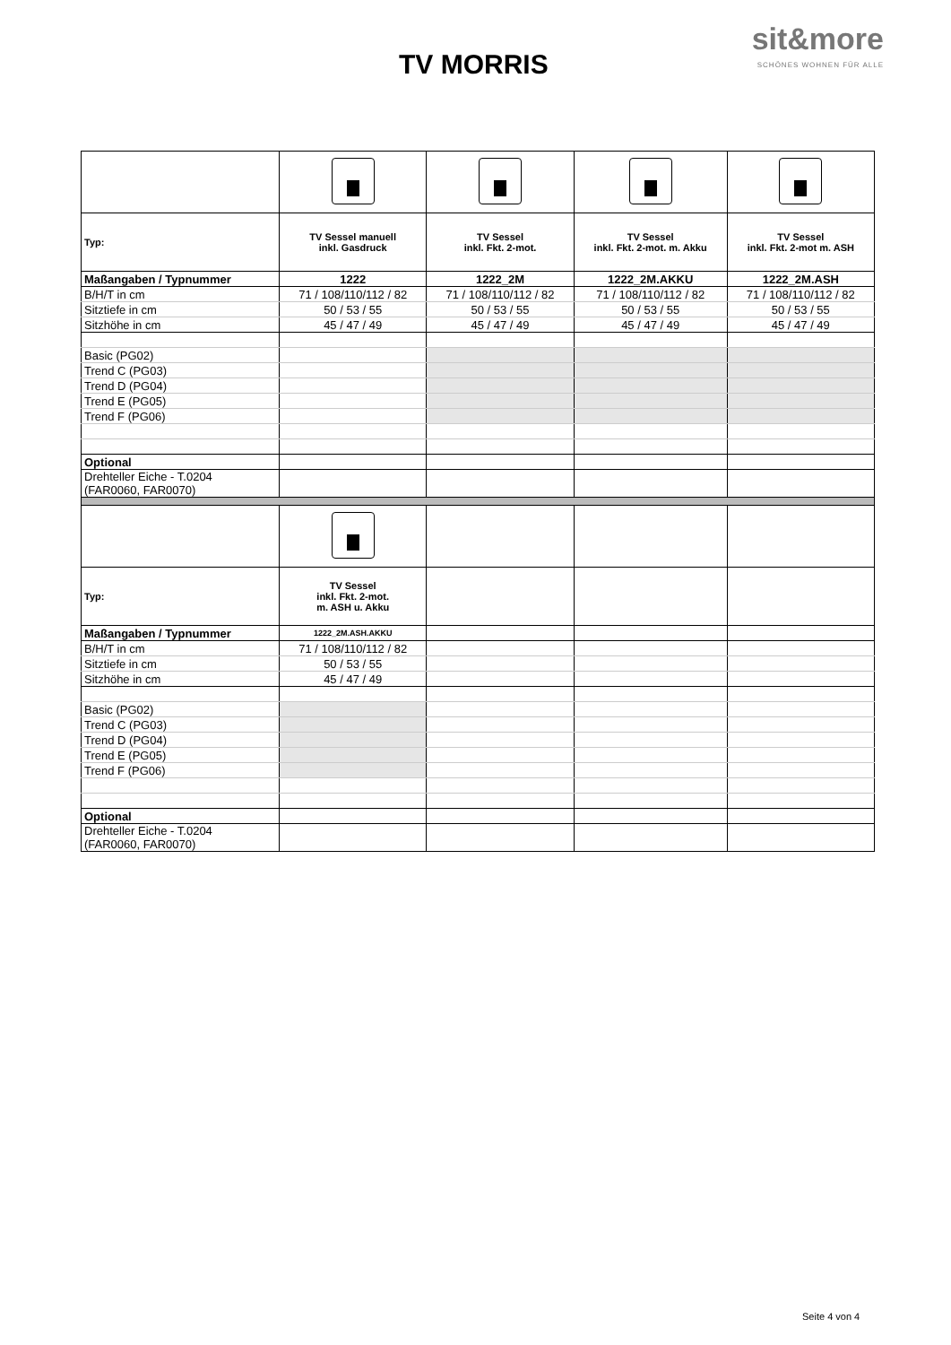TV MORRIS
sit&more
SCHÖNES WOHNEN FÜR ALLE
| Typ: | TV Sessel manuell inkl. Gasdruck | TV Sessel inkl. Fkt. 2-mot. | TV Sessel inkl. Fkt. 2-mot. m. Akku | TV Sessel inkl. Fkt. 2-mot m. ASH |
| Maßangaben / Typnummer | 1222 | 1222_2M | 1222_2M.AKKU | 1222_2M.ASH |
| B/H/T in cm | 71 / 108/110/112 / 82 | 71 / 108/110/112 / 82 | 71 / 108/110/112 / 82 | 71 / 108/110/112 / 82 |
| Sitztiefe in cm | 50 / 53 / 55 | 50 / 53 / 55 | 50 / 53 / 55 | 50 / 53 / 55 |
| Sitzhöhe in cm | 45 / 47 / 49 | 45 / 47 / 49 | 45 / 47 / 49 | 45 / 47 / 49 |
| Basic (PG02) | | | | |
| Trend C (PG03) | | | | |
| Trend D (PG04) | | | | |
| Trend E (PG05) | | | | |
| Trend F (PG06) | | | | |
| Optional | | | | |
| Drehteller Eiche - T.0204 (FAR0060, FAR0070) | | | | |
| Typ: | TV Sessel inkl. Fkt. 2-mot. m. ASH u. Akku | | | |
| Maßangaben / Typnummer | 1222_2M.ASH.AKKU | | | |
| B/H/T in cm | 71 / 108/110/112 / 82 | | | |
| Sitztiefe in cm | 50 / 53 / 55 | | | |
| Sitzhöhe in cm | 45 / 47 / 49 | | | |
| Basic (PG02) | | | | |
| Trend C (PG03) | | | | |
| Trend D (PG04) | | | | |
| Trend E (PG05) | | | | |
| Trend F (PG06) | | | | |
| Optional | | | | |
| Drehteller Eiche - T.0204 (FAR0060, FAR0070) | | | | |
Seite 4 von 4